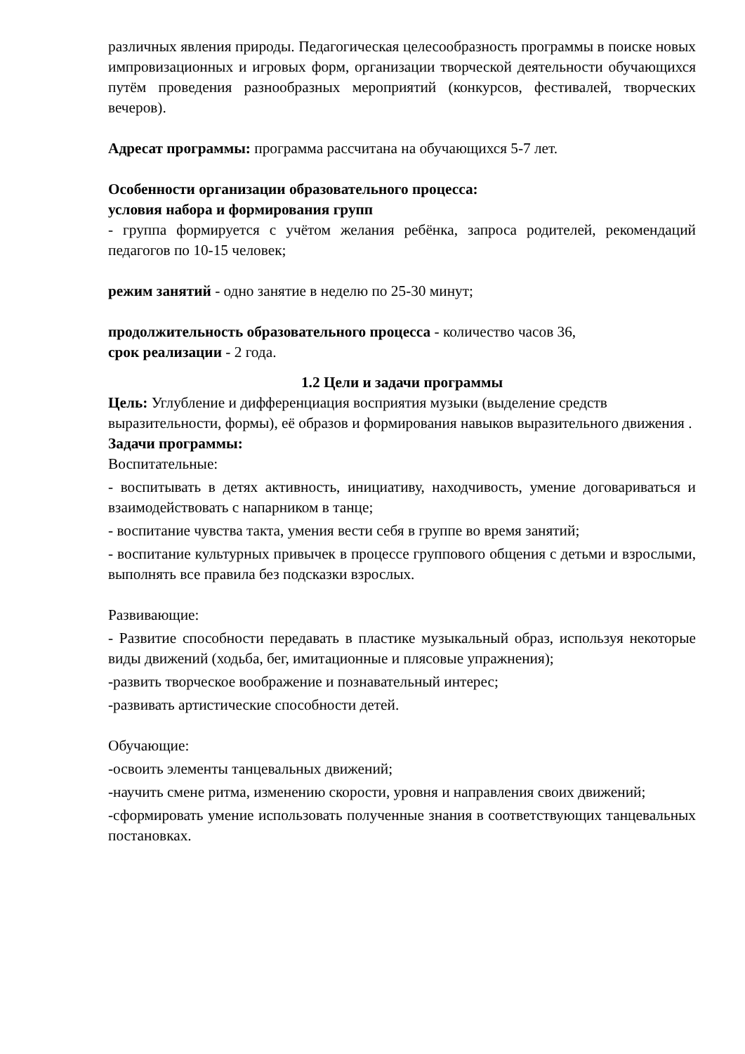различных явления природы. Педагогическая целесообразность программы в поиске новых импровизационных и игровых форм, организации творческой деятельности обучающихся путём проведения разнообразных мероприятий (конкурсов, фестивалей, творческих вечеров).
Адресат программы: программа рассчитана на обучающихся 5-7 лет.
Особенности организации образовательного процесса:
условия набора и формирования групп
- группа формируется с учётом желания ребёнка, запроса родителей, рекомендаций педагогов по 10-15 человек;
режим занятий - одно занятие в неделю по 25-30 минут;
продолжительность образовательного процесса - количество часов 36,
срок реализации - 2 года.
1.2 Цели и задачи программы
Цель: Углубление и дифференциация восприятия музыки (выделение средств выразительности, формы), её образов и формирования навыков выразительного движения .
Задачи программы:
Воспитательные:
- воспитывать в детях активность, инициативу, находчивость, умение договариваться и взаимодействовать с напарником в танце;
- воспитание чувства такта, умения вести себя в группе во время занятий;
- воспитание культурных привычек в процессе группового общения с детьми и взрослыми, выполнять все правила без подсказки взрослых.
Развивающие:
- Развитие способности передавать в пластике музыкальный образ, используя некоторые виды движений (ходьба, бег, имитационные и плясовые упражнения);
-развить творческое воображение и познавательный интерес;
-развивать артистические способности детей.
Обучающие:
-освоить элементы танцевальных движений;
-научить смене ритма, изменению скорости, уровня и направления своих движений;
-сформировать умение использовать полученные знания в соответствующих танцевальных постановках.